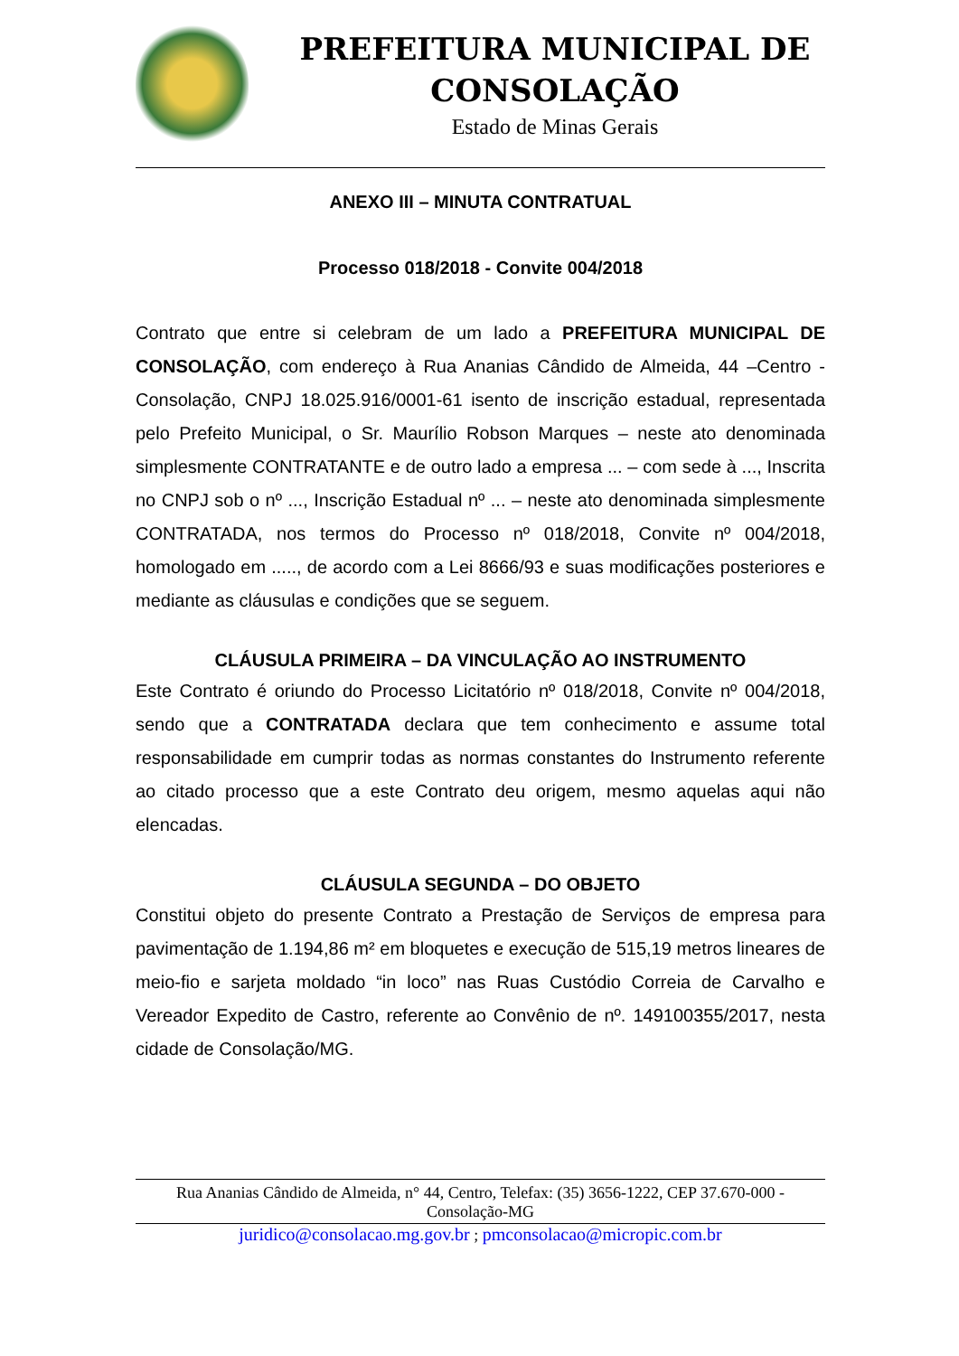PREFEITURA MUNICIPAL DE CONSOLAÇÃO
Estado de Minas Gerais
ANEXO III – MINUTA CONTRATUAL
Processo 018/2018 - Convite 004/2018
Contrato que entre si celebram de um lado a PREFEITURA MUNICIPAL DE CONSOLAÇÃO, com endereço à Rua Ananias Cândido de Almeida, 44 –Centro - Consolação, CNPJ 18.025.916/0001-61 isento de inscrição estadual, representada pelo Prefeito Municipal, o Sr. Maurílio Robson Marques – neste ato denominada simplesmente CONTRATANTE e de outro lado a empresa ... – com sede à ..., Inscrita no CNPJ sob o nº ..., Inscrição Estadual nº ... – neste ato denominada simplesmente CONTRATADA, nos termos do Processo nº 018/2018, Convite nº 004/2018, homologado em ....., de acordo com a Lei 8666/93 e suas modificações posteriores e mediante as cláusulas e condições que se seguem.
CLÁUSULA PRIMEIRA – DA VINCULAÇÃO AO INSTRUMENTO
Este Contrato é oriundo do Processo Licitatório nº 018/2018, Convite nº 004/2018, sendo que a CONTRATADA declara que tem conhecimento e assume total responsabilidade em cumprir todas as normas constantes do Instrumento referente ao citado processo que a este Contrato deu origem, mesmo aquelas aqui não elencadas.
CLÁUSULA SEGUNDA – DO OBJETO
Constitui objeto do presente Contrato a Prestação de Serviços de empresa para pavimentação de 1.194,86 m² em bloquetes e execução de 515,19 metros lineares de meio-fio e sarjeta moldado “in loco” nas Ruas Custódio Correia de Carvalho e Vereador Expedito de Castro, referente ao Convênio de nº. 149100355/2017, nesta cidade de Consolação/MG.
Rua Ananias Cândido de Almeida, n° 44, Centro, Telefax: (35) 3656-1222, CEP 37.670-000 - Consolação-MG
juridico@consolacao.mg.gov.br ; pmconsolacao@micropic.com.br